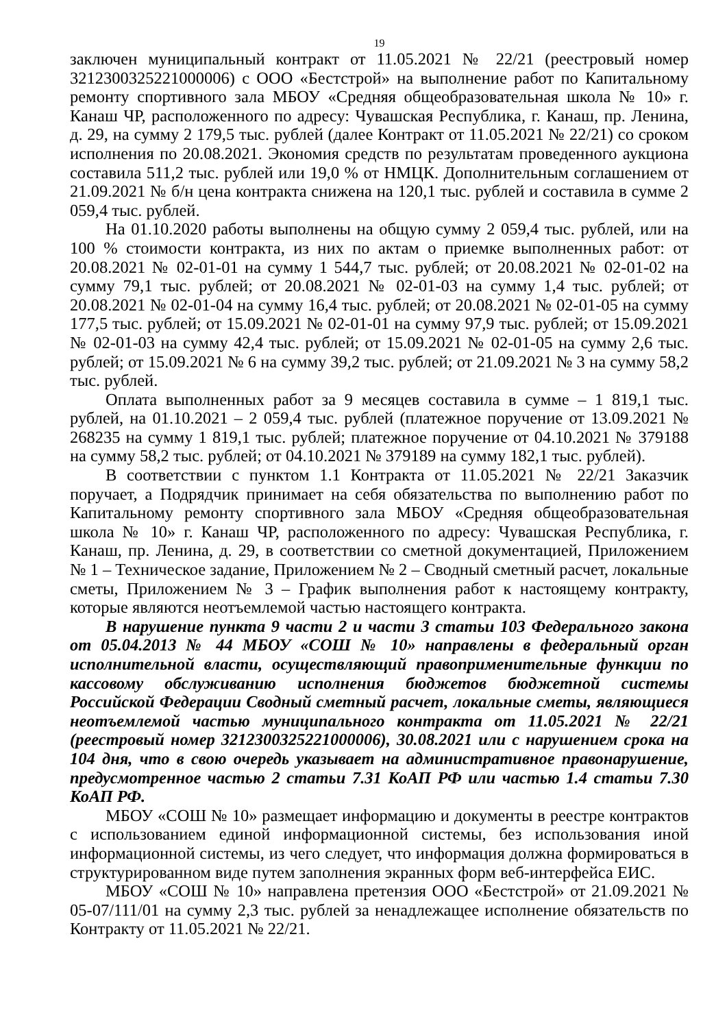19
заключен муниципальный контракт от 11.05.2021 № 22/21 (реестровый номер 3212300325221000006) с ООО «Бестстрой» на выполнение работ по Капитальному ремонту спортивного зала МБОУ «Средняя общеобразовательная школа № 10» г. Канаш ЧР, расположенного по адресу: Чувашская Республика, г. Канаш, пр. Ленина, д. 29, на сумму 2 179,5 тыс. рублей (далее Контракт от 11.05.2021 № 22/21) со сроком исполнения по 20.08.2021. Экономия средств по результатам проведенного аукциона составила 511,2 тыс. рублей или 19,0 % от НМЦК. Дополнительным соглашением от 21.09.2021 № б/н цена контракта снижена на 120,1 тыс. рублей и составила в сумме 2 059,4 тыс. рублей.
На 01.10.2020 работы выполнены на общую сумму 2 059,4 тыс. рублей, или на 100 % стоимости контракта, из них по актам о приемке выполненных работ: от 20.08.2021 № 02-01-01 на сумму 1 544,7 тыс. рублей; от 20.08.2021 № 02-01-02 на сумму 79,1 тыс. рублей; от 20.08.2021 № 02-01-03 на сумму 1,4 тыс. рублей; от 20.08.2021 № 02-01-04 на сумму 16,4 тыс. рублей; от 20.08.2021 № 02-01-05 на сумму 177,5 тыс. рублей; от 15.09.2021 № 02-01-01 на сумму 97,9 тыс. рублей; от 15.09.2021 № 02-01-03 на сумму 42,4 тыс. рублей; от 15.09.2021 № 02-01-05 на сумму 2,6 тыс. рублей; от 15.09.2021 № 6 на сумму 39,2 тыс. рублей; от 21.09.2021 № 3 на сумму 58,2 тыс. рублей.
Оплата выполненных работ за 9 месяцев составила в сумме – 1 819,1 тыс. рублей, на 01.10.2021 – 2 059,4 тыс. рублей (платежное поручение от 13.09.2021 № 268235 на сумму 1 819,1 тыс. рублей; платежное поручение от 04.10.2021 № 379188 на сумму 58,2 тыс. рублей; от 04.10.2021 № 379189 на сумму 182,1 тыс. рублей).
В соответствии с пунктом 1.1 Контракта от 11.05.2021 № 22/21 Заказчик поручает, а Подрядчик принимает на себя обязательства по выполнению работ по Капитальному ремонту спортивного зала МБОУ «Средняя общеобразовательная школа № 10» г. Канаш ЧР, расположенного по адресу: Чувашская Республика, г. Канаш, пр. Ленина, д. 29, в соответствии со сметной документацией, Приложением № 1 – Техническое задание, Приложением № 2 – Сводный сметный расчет, локальные сметы, Приложением № 3 – График выполнения работ к настоящему контракту, которые являются неотъемлемой частью настоящего контракта.
В нарушение пункта 9 части 2 и части 3 статьи 103 Федерального закона от 05.04.2013 № 44 МБОУ «СОШ № 10» направлены в федеральный орган исполнительной власти, осуществляющий правоприменительные функции по кассовому обслуживанию исполнения бюджетов бюджетной системы Российской Федерации Сводный сметный расчет, локальные сметы, являющиеся неотъемлемой частью муниципального контракта от 11.05.2021 № 22/21 (реестровый номер 3212300325221000006), 30.08.2021 или с нарушением срока на 104 дня, что в свою очередь указывает на административное правонарушение, предусмотренное частью 2 статьи 7.31 КоАП РФ или частью 1.4 статьи 7.30 КоАП РФ.
МБОУ «СОШ № 10» размещает информацию и документы в реестре контрактов с использованием единой информационной системы, без использования иной информационной системы, из чего следует, что информация должна формироваться в структурированном виде путем заполнения экранных форм веб-интерфейса ЕИС.
МБОУ «СОШ № 10» направлена претензия ООО «Бестстрой» от 21.09.2021 № 05-07/111/01 на сумму 2,3 тыс. рублей за ненадлежащее исполнение обязательств по Контракту от 11.05.2021 № 22/21.